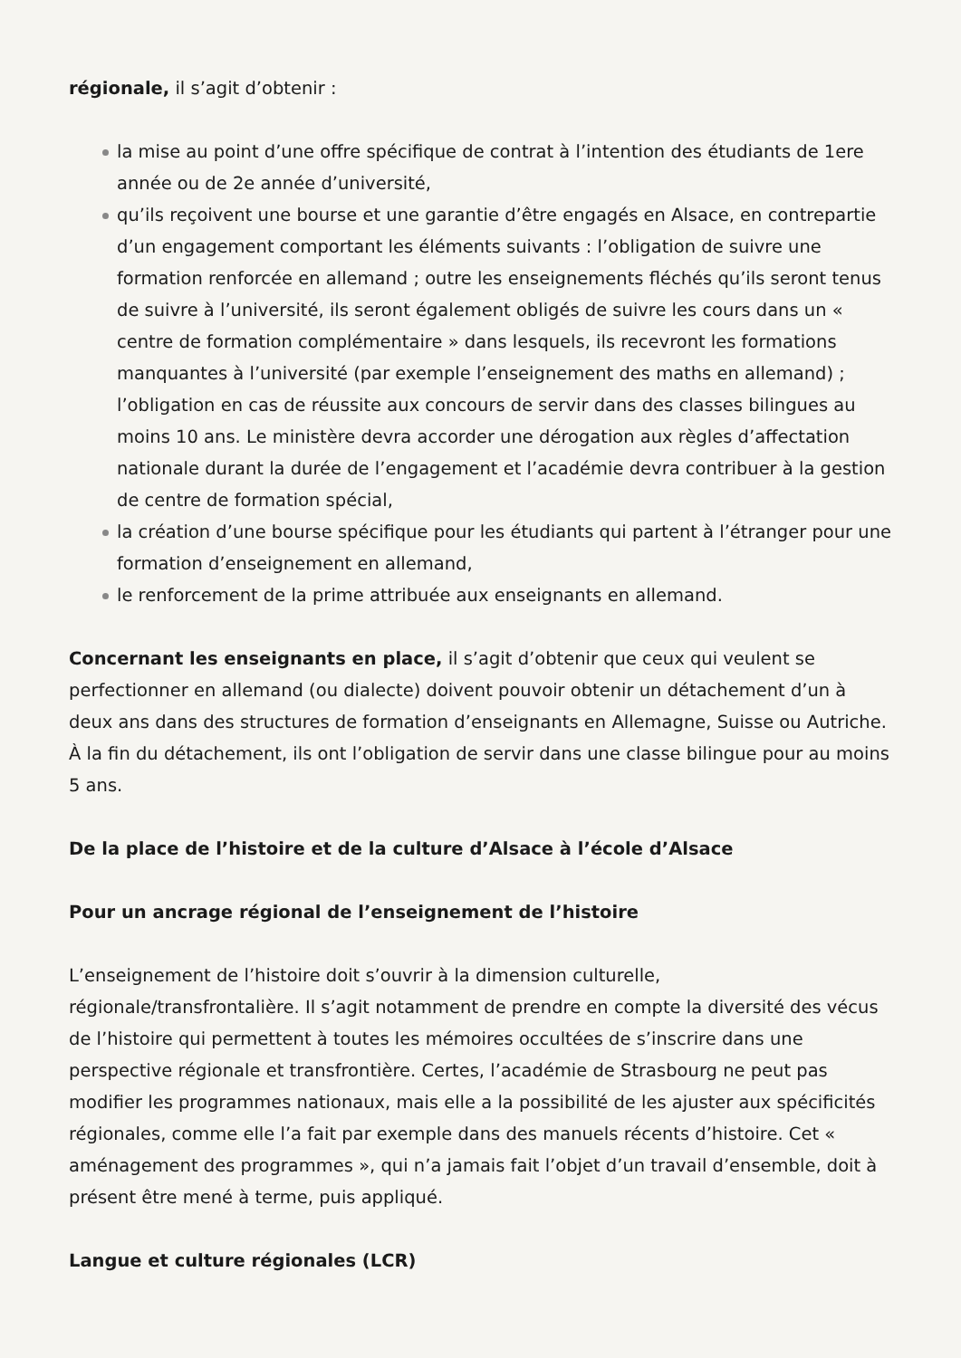régionale, il s’agit d’obtenir :
la mise au point d’une offre spécifique de contrat à l’intention des étudiants de 1ere année ou de 2e année d’université,
qu’ils reçoivent une bourse et une garantie d’être engagés en Alsace, en contrepartie d’un engagement comportant les éléments suivants : l’obligation de suivre une formation renforcée en allemand ; outre les enseignements fléchés qu’ils seront tenus de suivre à l’université, ils seront également obligés de suivre les cours dans un « centre de formation complémentaire » dans lesquels, ils recevront les formations manquantes à l’université (par exemple l’enseignement des maths en allemand) ; l’obligation en cas de réussite aux concours de servir dans des classes bilingues au moins 10 ans. Le ministère devra accorder une dérogation aux règles d’affectation nationale durant la durée de l’engagement et l’académie devra contribuer à la gestion de centre de formation spécial,
la création d’une bourse spécifique pour les étudiants qui partent à l’étranger pour une formation d’enseignement en allemand,
le renforcement de la prime attribuée aux enseignants en allemand.
Concernant les enseignants en place, il s’agit d’obtenir que ceux qui veulent se perfectionner en allemand (ou dialecte) doivent pouvoir obtenir un détachement d’un à deux ans dans des structures de formation d’enseignants en Allemagne, Suisse ou Autriche. À la fin du détachement, ils ont l’obligation de servir dans une classe bilingue pour au moins 5 ans.
De la place de l’histoire et de la culture d’Alsace à l’école d’Alsace
Pour un ancrage régional de l’enseignement de l’histoire
L’enseignement de l’histoire doit s’ouvrir à la dimension culturelle, régionale/transfrontalière. Il s’agit notamment de prendre en compte la diversité des vécus de l’histoire qui permettent à toutes les mémoires occultées de s’inscrire dans une perspective régionale et transfrontière. Certes, l’académie de Strasbourg ne peut pas modifier les programmes nationaux, mais elle a la possibilité de les ajuster aux spécificités régionales, comme elle l’a fait par exemple dans des manuels récents d’histoire. Cet « aménagement des programmes », qui n’a jamais fait l’objet d’un travail d’ensemble, doit à présent être mené à terme, puis appliqué.
Langue et culture régionales (LCR)